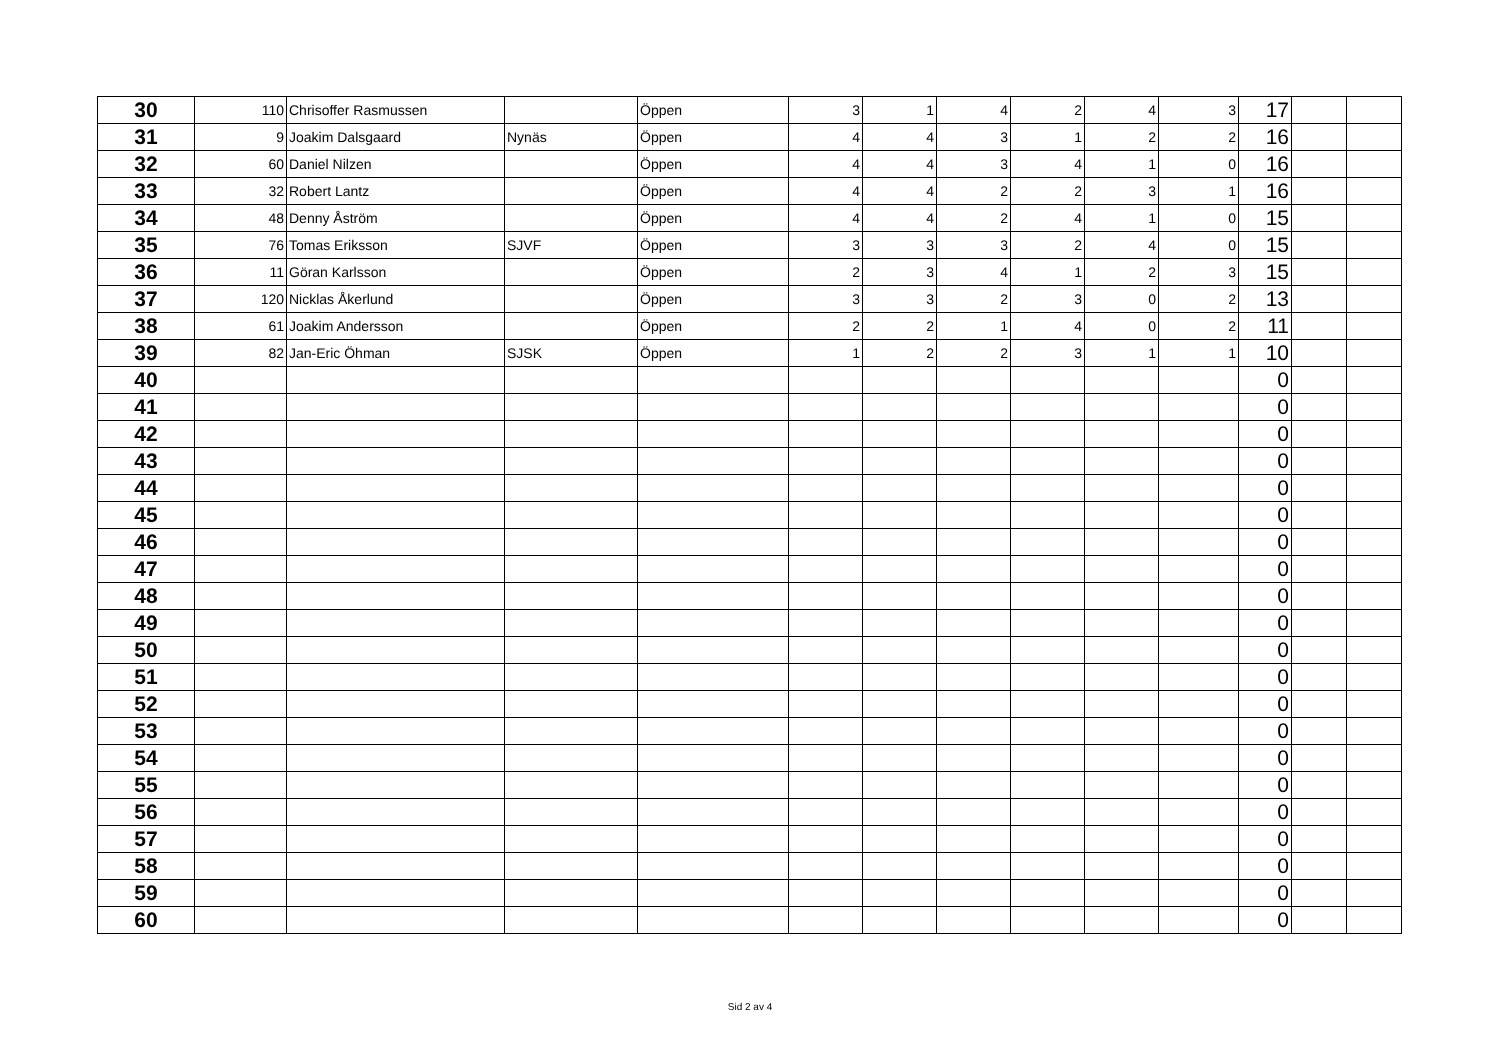| 30 | 110 | Chrisoffer Rasmussen | | Öppen | 3 | 1 | 4 | 2 | 4 | 3 | 17 | | |
| 31 | 9 | Joakim Dalsgaard | Nynäs | Öppen | 4 | 4 | 3 | 1 | 2 | 2 | 16 | | |
| 32 | 60 | Daniel Nilzen | | Öppen | 4 | 4 | 3 | 4 | 1 | 0 | 16 | | |
| 33 | 32 | Robert Lantz | | Öppen | 4 | 4 | 2 | 2 | 3 | 1 | 16 | | |
| 34 | 48 | Denny Åström | | Öppen | 4 | 4 | 2 | 4 | 1 | 0 | 15 | | |
| 35 | 76 | Tomas Eriksson | SJVF | Öppen | 3 | 3 | 3 | 2 | 4 | 0 | 15 | | |
| 36 | 11 | Göran Karlsson | | Öppen | 2 | 3 | 4 | 1 | 2 | 3 | 15 | | |
| 37 | 120 | Nicklas Åkerlund | | Öppen | 3 | 3 | 2 | 3 | 0 | 2 | 13 | | |
| 38 | 61 | Joakim Andersson | | Öppen | 2 | 2 | 1 | 4 | 0 | 2 | 11 | | |
| 39 | 82 | Jan-Eric Öhman | SJSK | Öppen | 1 | 2 | 2 | 3 | 1 | 1 | 10 | | |
| 40 | | | | | | | | | | | 0 | | |
| 41 | | | | | | | | | | | 0 | | |
| 42 | | | | | | | | | | | 0 | | |
| 43 | | | | | | | | | | | 0 | | |
| 44 | | | | | | | | | | | 0 | | |
| 45 | | | | | | | | | | | 0 | | |
| 46 | | | | | | | | | | | 0 | | |
| 47 | | | | | | | | | | | 0 | | |
| 48 | | | | | | | | | | | 0 | | |
| 49 | | | | | | | | | | | 0 | | |
| 50 | | | | | | | | | | | 0 | | |
| 51 | | | | | | | | | | | 0 | | |
| 52 | | | | | | | | | | | 0 | | |
| 53 | | | | | | | | | | | 0 | | |
| 54 | | | | | | | | | | | 0 | | |
| 55 | | | | | | | | | | | 0 | | |
| 56 | | | | | | | | | | | 0 | | |
| 57 | | | | | | | | | | | 0 | | |
| 58 | | | | | | | | | | | 0 | | |
| 59 | | | | | | | | | | | 0 | | |
| 60 | | | | | | | | | | | 0 | | |
Sid 2 av 4